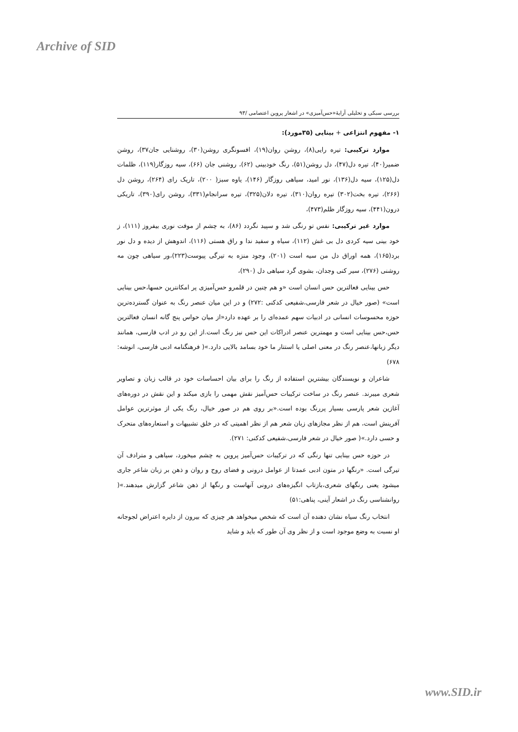Archive of SID
بررسی سبکی و تحلیلی آرایۀ«حس‌آمیزی» در اشعار پروین اعتصامی /۹۳
۱- مفهوم انتزاعی + بینایی (۳۵مورد):
موارد ترکیبی: تیره رایی(۸)، روشن روان(۱۹)، افسونگری روشن(۳۰)، روشنایی جان۳۷)، روشن ضمیر(۴۰)، تیره دل(۴۷)، دل روشن(۵۱)، رنگ خودبینی (۶۲)، روشنی جان (۶۶)، سیه روزگار(۱۱۹)، ظلمات دل(۱۲۵)، سیه دل(۱۳۶)، نور امید، سیاهی روزگار (۱۴۶)، یاوه سبز( ۲۰۰)، تاریک رای (۲۶۴)، روشن دل (۲۶۶)، تیره بخت(۳۰۲) تیره روان(۳۱۰)، تیره دلان(۳۲۵)، تیره سرانجام(۳۳۱)، روشن رای(۳۹۰)، تاریکی درون(۴۴۱)، سیه روزگار ظلم(۴۷۳)،
موارد غیر ترکیبی: نفس تو رنگی شد و سپید نگردد (۸۶)، به چشم از موفت نوری بیفروز (۱۱۱)، ز خود بینی سیه کردی دل بی غش (۱۱۲)، سیاه و سفید ندا و راق هستی (۱۱۶)، اندوهش از دیده و دل نور برد(۱۶۵)، همه اوراق دل من سیه است (۲۰۱)، وجود منزه به تیرگی پیوست(۲۲۳)،ور سیاهی چون مه روشنی (۲۷۶)، سیر کنی وجدان، بشوی گرد سیاهی دل (۲۹۰)،
حس بینایی فعالترین حس انسان است «و هم چنین در قلمرو حس‌آمیزی پر امکانترین حسها،حس بینایی است» (صور خیال در شعر فارسی،شفیعی کدکنی :۲۷۲) و در این میان عنصر رنگ به عنوان گسترده‌ترین حوزه محسوسات انسانی در ادبیات سهم عمده‌ای را بر عهده دارد«از میان حواس پنج گانه انسان فعالترین حس،حس بینایی است و مهمترین عنصر ادراکات این حس نیز رنگ است.از این رو در ادب فارسی، همانند دیگر زبانها،عنصر رنگ در معنی اصلی یا استتار ما خود بسامد بالایی دارد.»( فرهنگنامه ادبی فارسی، انوشه: ۶۷۸)
شاعران و نویسندگان بیشترین استفاده از رنگ را برای بیان احساسات خود در قالب زبان و تصاویر شعری میبرند. عنصر رنگ در ساخت ترکیبات حس‌آمیز نقش مهمی را بازی میکند و این نقش در دوره‌های آغازین شعر پارسی بسیار پررنگ بوده است.«بر روی هم در صور خیال، رنگ یکی از موثرترین عوامل آفرینش است، هم از نظر مجازهای زبان شعر هم از نظر اهمیتی که در خلق تشبیهات و استعاره‌های متحرک و حسی دارد.»( صور خیال در شعر فارسی،شفیعی کدکنی: ۲۷۱).
در حوزه حس بینایی تنها رنگی که در ترکیبات حس‌آمیز پروین به چشم میخورد، سیاهی و مترادف آن تیرگی است. «رنگها در متون ادبی عمدتا از عوامل درونی و فضای روح و روان و ذهن بر زبان شاعر جاری میشود یعنی رنگهای شعری،بازتاب انگیزه‌های درونی آنهاست و رنگها از ذهن شاعر گزارش میدهند.»( روانشناسی رنگ در اشعار آینی، پناهی:۵۱)
انتخاب رنگ سیاه نشان دهنده آن است که شخص میخواهد هر چیزی که بیرون از دایره اعتراض لجوجانه او نسبت به وضع موجود است و از نظر وی آن طور که باید و شاید
www.SID.ir